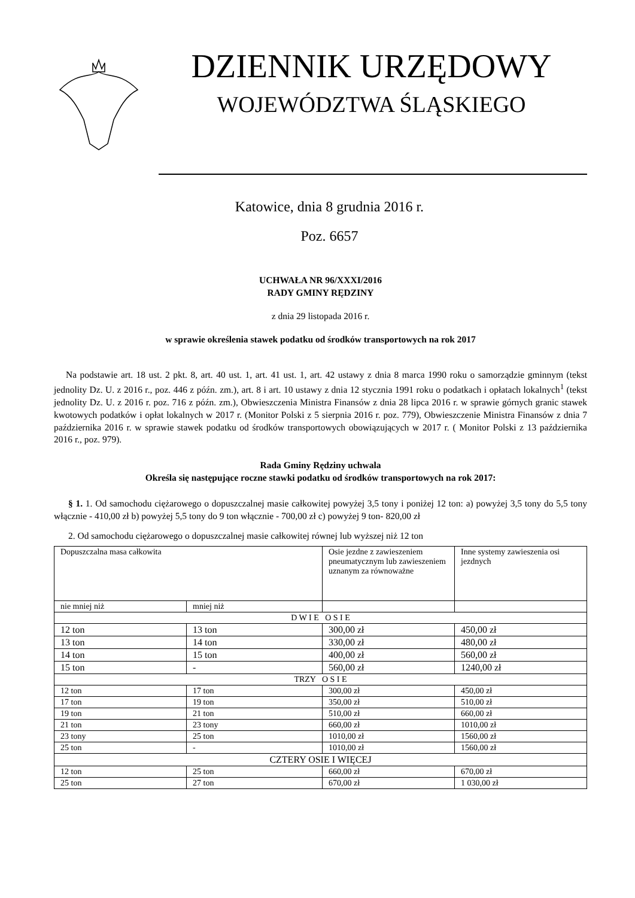DZIENNIK URZĘDOWY
WOJEWÓDZTWA ŚLĄSKIEGO
Katowice, dnia 8 grudnia 2016 r.
Poz. 6657
UCHWAŁA NR 96/XXXI/2016
RADY GMINY RĘDZINY
z dnia 29 listopada 2016 r.
w sprawie określenia stawek podatku od środków transportowych na rok 2017
Na podstawie art. 18 ust. 2 pkt. 8, art. 40 ust. 1, art. 41 ust. 1, art. 42 ustawy z dnia 8 marca 1990 roku o samorządzie gminnym (tekst jednolity Dz. U. z 2016 r., poz. 446 z późn. zm.), art. 8 i art. 10 ustawy z dnia 12 stycznia 1991 roku o podatkach i opłatach lokalnych<sup>1</sup> (tekst jednolity Dz. U. z 2016 r. poz. 716 z późn. zm.), Obwieszczenia Ministra Finansów z dnia 28 lipca 2016 r. w sprawie górnych granic stawek kwotowych podatków i opłat lokalnych w 2017 r. (Monitor Polski z 5 sierpnia 2016 r. poz. 779), Obwieszczenie Ministra Finansów z dnia 7 października 2016 r. w sprawie stawek podatku od środków transportowych obowiązujących w 2017 r. ( Monitor Polski z 13 października 2016 r., poz. 979).
Rada Gminy Rędziny uchwala
Określa się następujące roczne stawki podatku od środków transportowych na rok 2017:
§ 1. 1. Od samochodu ciężarowego o dopuszczalnej masie całkowitej powyżej 3,5 tony i poniżej 12 ton: a) powyżej 3,5 tony do 5,5 tony włącznie - 410,00 zł b) powyżej 5,5 tony do 9 ton włącznie - 700,00 zł c) powyżej 9 ton- 820,00 zł
2. Od samochodu ciężarowego o dopuszczalnej masie całkowitej równej lub wyższej niż 12 ton
| Dopuszczalna masa całkowita | | Osie jezdne z zawieszeniem pneumatycznym lub zawieszeniem uznanym za równoważne | Inne systemy zawieszenia osi jezdnych |
| nie mniej niż | mniej niż | | |
| D W I E O S I E | | | |
| 12 ton | 13 ton | 300,00 zł | 450,00 zł |
| 13 ton | 14 ton | 330,00 zł | 480,00 zł |
| 14 ton | 15 ton | 400,00 zł | 560,00 zł |
| 15 ton | - | 560,00 zł | 1240,00 zł |
| TRZY O S I E | | | |
| 12 ton | 17 ton | 300,00 zł | 450,00 zł |
| 17 ton | 19 ton | 350,00 zł | 510,00 zł |
| 19 ton | 21 ton | 510,00 zł | 660,00 zł |
| 21 ton | 23 tony | 660,00 zł | 1010,00 zł |
| 23 tony | 25 ton | 1010,00 zł | 1560,00 zł |
| 25 ton | - | 1010,00 zł | 1560,00 zł |
| CZTERY OSIE I WIĘCEJ | | | |
| 12 ton | 25 ton | 660,00 zł | 670,00 zł |
| 25 ton | 27 ton | 670,00 zł | 1 030,00 zł |